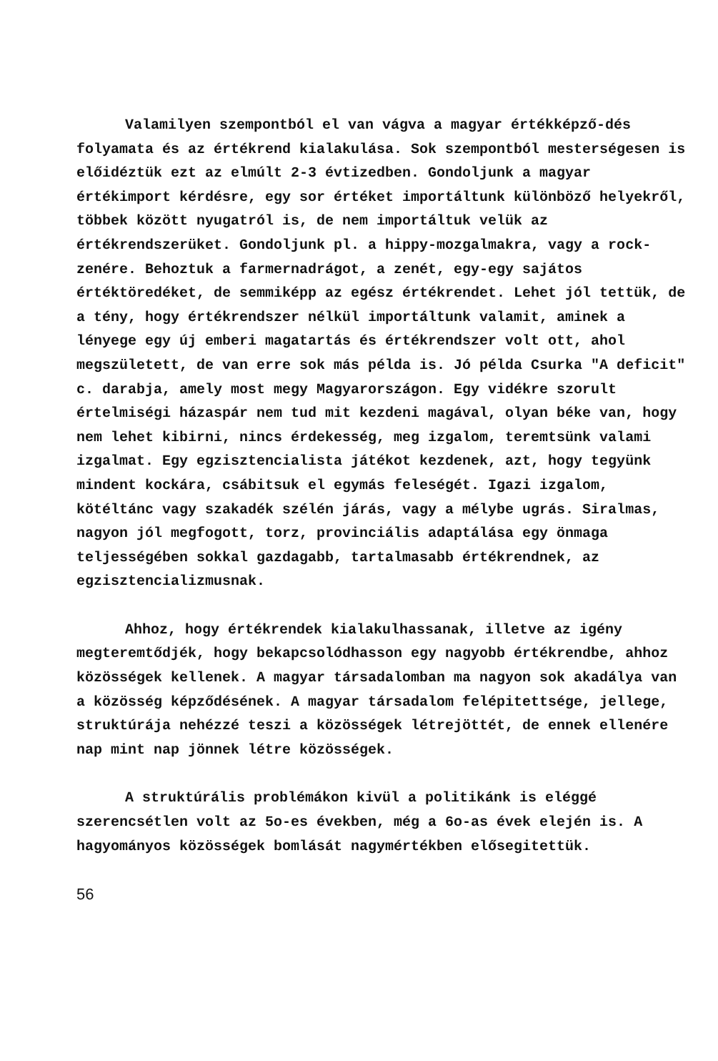Valamilyen szempontból el van vágva a magyar értékképző-dés folyamata és az értékrend kialakulása. Sok szempontból mesterségesen is előidéztük ezt az elmúlt 2-3 évtizedben. Gondoljunk a magyar értékimport kérdésre, egy sor értéket importáltunk különböző helyekről, többek között nyugatról is, de nem importáltuk velük az értékrendszerüket. Gondoljunk pl. a hippy-mozgalmakra, vagy a rock-zenére. Behoztuk a farmernadrágot, a zenét, egy-egy sajátos értéktöredéket, de semmiképp az egész értékrendet. Lehet jól tettük, de a tény, hogy értékrendszer nélkül importáltunk valamit, aminek a lényege egy új emberi magatartás és értékrendszer volt ott, ahol megszületett, de van erre sok más példa is. Jó példa Csurka "A deficit" c. darabja, amely most megy Magyarországon. Egy vidékre szorult értelmiségi házaspár nem tud mit kezdeni magával, olyan béke van, hogy nem lehet kibirni, nincs érdekesség, meg izgalom, teremtsünk valami izgalmat. Egy egzisztencialista játékot kezdenek, azt, hogy tegyünk mindent kockára, csábitsuk el egymás feleségét. Igazi izgalom, kötéltánc vagy szakadék szélén járás, vagy a mélybe ugrás. Siralmas, nagyon jól megfogott, torz, provinciális adaptálása egy önmaga teljességében sokkal gazdagabb, tartalmasabb értékrendnek, az egzisztencializmusnak.
Ahhoz, hogy értékrendek kialakulhassanak, illetve az igény megteremtődjék, hogy bekapcsolódhasson egy nagyobb értékrendbe, ahhoz közösségek kellenek. A magyar társadalomban ma nagyon sok akadálya van a közösség képződésének. A magyar társadalom felépitettsége, jellege, struktúrája nehézzé teszi a közösségek létrejöttét, de ennek ellenére nap mint nap jönnek létre közösségek.
A struktúrális problémákon kivül a politikánk is eléggé szerencsétlen volt az 5o-es években, még a 6o-as évek elején is. A hagyományos közösségek bomlását nagymértékben elősegitettük.
56